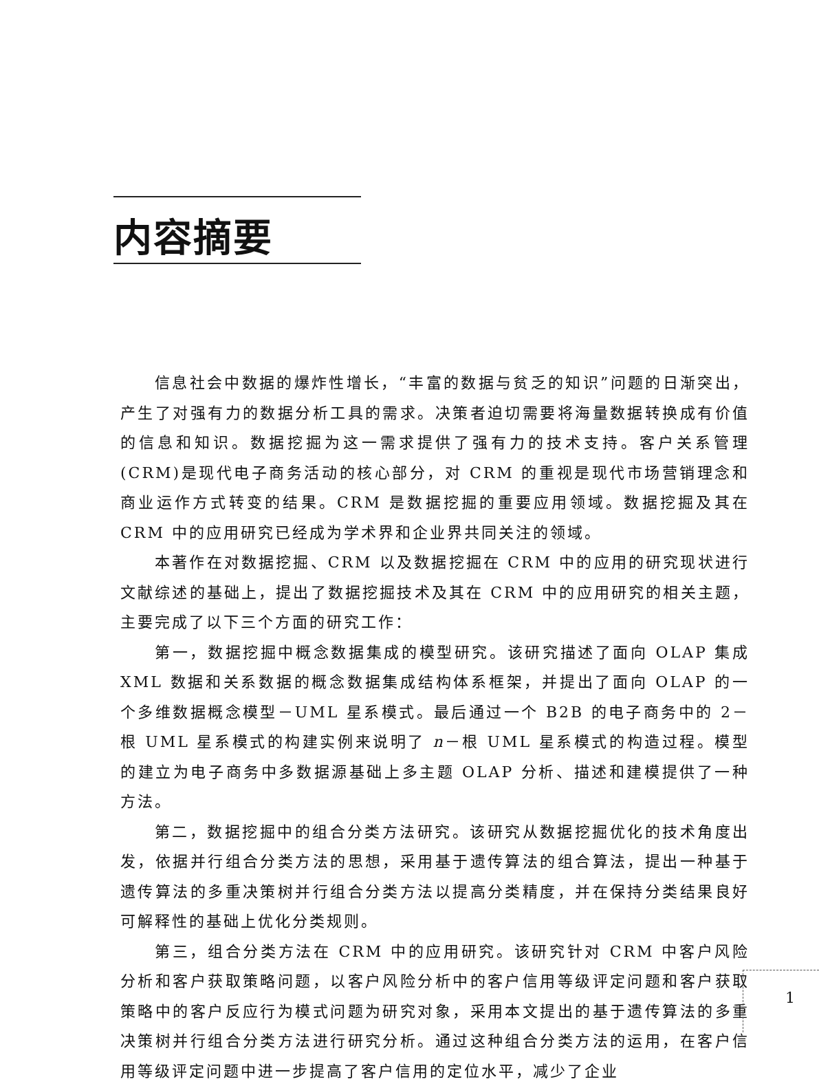内容摘要
信息社会中数据的爆炸性增长，“丰富的数据与贫乏的知识”问题的日渐突出，产生了对强有力的数据分析工具的需求。决策者迫切需要将海量数据转换成有价值的信息和知识。数据挖掘为这一需求提供了强有力的技术支持。客户关系管理(CRM)是现代电子商务活动的核心部分，对 CRM 的重视是现代市场营销理念和商业运作方式转变的结果。CRM 是数据挖掘的重要应用领域。数据挖掘及其在 CRM 中的应用研究已经成为学术界和企业界共同关注的领域。
本著作在对数据挖掘、CRM 以及数据挖掘在 CRM 中的应用的研究现状进行文献综述的基础上，提出了数据挖掘技术及其在 CRM 中的应用研究的相关主题，主要完成了以下三个方面的研究工作：
第一，数据挖掘中概念数据集成的模型研究。该研究描述了面向 OLAP 集成 XML 数据和关系数据的概念数据集成结构体系框架，并提出了面向 OLAP 的一个多维数据概念模型－UML 星系模式。最后通过一个 B2B 的电子商务中的 2－根 UML 星系模式的构建实例来说明了 n－根 UML 星系模式的构造过程。模型的建立为电子商务中多数据源基础上多主题 OLAP 分析、描述和建模提供了一种方法。
第二，数据挖掘中的组合分类方法研究。该研究从数据挖掘优化的技术角度出发，依据并行组合分类方法的思想，采用基于遗传算法的组合算法，提出一种基于遗传算法的多重决策树并行组合分类方法以提高分类精度，并在保持分类结果良好可解释性的基础上优化分类规则。
第三，组合分类方法在 CRM 中的应用研究。该研究针对 CRM 中客户风险分析和客户获取策略问题，以客户风险分析中的客户信用等级评定问题和客户获取策略中的客户反应行为模式问题为研究对象，采用本文提出的基于遗传算法的多重决策树并行组合分类方法进行研究分析。通过这种组合分类方法的运用，在客户信用等级评定问题中进一步提高了客户信用的定位水平，减少了企业
1